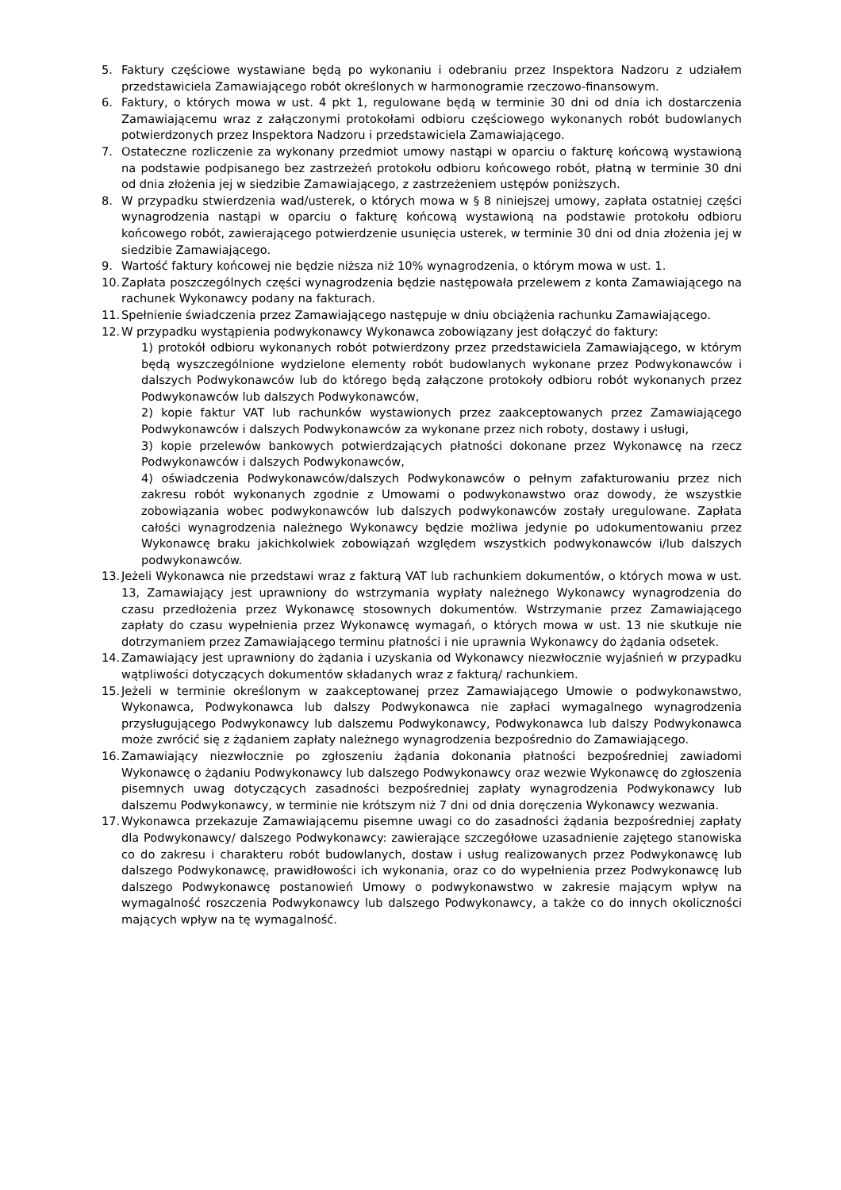5. Faktury częściowe wystawiane będą po wykonaniu i odebraniu przez Inspektora Nadzoru z udziałem przedstawiciela Zamawiającego robót określonych w harmonogramie rzeczowo-finansowym.
6. Faktury, o których mowa w ust. 4 pkt 1, regulowane będą w terminie 30 dni od dnia ich dostarczenia Zamawiającemu wraz z załączonymi protokołami odbioru częściowego wykonanych robót budowlanych potwierdzonych przez Inspektora Nadzoru i przedstawiciela Zamawiającego.
7. Ostateczne rozliczenie za wykonany przedmiot umowy nastąpi w oparciu o fakturę końcową wystawioną na podstawie podpisanego bez zastrzeżeń protokołu odbioru końcowego robót, płatną w terminie 30 dni od dnia złożenia jej w siedzibie Zamawiającego, z zastrzeżeniem ustępów poniższych.
8. W przypadku stwierdzenia wad/usterek, o których mowa w § 8 niniejszej umowy, zapłata ostatniej części wynagrodzenia nastąpi w oparciu o fakturę końcową wystawioną na podstawie protokołu odbioru końcowego robót, zawierającego potwierdzenie usunięcia usterek, w terminie 30 dni od dnia złożenia jej w siedzibie Zamawiającego.
9. Wartość faktury końcowej nie będzie niższa niż 10% wynagrodzenia, o którym mowa w ust. 1.
10.
Zapłata poszczególnych części wynagrodzenia będzie następowała przelewem z konta Zamawiającego na rachunek Wykonawcy podany na fakturach.
11.
Spełnienie świadczenia przez Zamawiającego następuje w dniu obciążenia rachunku Zamawiającego.
12.
W przypadku wystąpienia podwykonawcy Wykonawca zobowiązany jest dołączyć do faktury:
1) protokół odbioru wykonanych robót potwierdzony przez przedstawiciela Zamawiającego, w którym będą wyszczególnione wydzielone elementy robót budowlanych wykonane przez Podwykonawców i dalszych Podwykonawców lub do którego będą załączone protokoły odbioru robót wykonanych przez Podwykonawców lub dalszych Podwykonawców,
2) kopie faktur VAT lub rachunków wystawionych przez zaakceptowanych przez Zamawiającego Podwykonawców i dalszych Podwykonawców za wykonane przez nich roboty, dostawy i usługi,
3) kopie przelewów bankowych potwierdzających płatności dokonane przez Wykonawcę na rzecz Podwykonawców i dalszych Podwykonawców,
4) oświadczenia Podwykonawców/dalszych Podwykonawców o pełnym zafakturowaniu przez nich zakresu robót wykonanych zgodnie z Umowami o podwykonawstwo oraz dowody, że wszystkie zobowiązania wobec podwykonawców lub dalszych podwykonawców zostały uregulowane. Zapłata całości wynagrodzenia należnego Wykonawcy będzie możliwa jedynie po udokumentowaniu przez Wykonawcę braku jakichkolwiek zobowiązań względem wszystkich podwykonawców i/lub dalszych podwykonawców.
13.
Jeżeli Wykonawca nie przedstawi wraz z fakturą VAT lub rachunkiem dokumentów, o których mowa w ust. 13, Zamawiający jest uprawniony do wstrzymania wypłaty należnego Wykonawcy wynagrodzenia do czasu przedłożenia przez Wykonawcę stosownych dokumentów. Wstrzymanie przez Zamawiającego zapłaty do czasu wypełnienia przez Wykonawcę wymagań, o których mowa w ust. 13 nie skutkuje nie dotrzymaniem przez Zamawiającego terminu płatności i nie uprawnia Wykonawcy do żądania odsetek.
14.
Zamawiający jest uprawniony do żądania i uzyskania od Wykonawcy niezwłocznie wyjaśnień w przypadku wątpliwości dotyczących dokumentów składanych wraz z fakturą/ rachunkiem.
15.
Jeżeli w terminie określonym w zaakceptowanej przez Zamawiającego Umowie o podwykonawstwo, Wykonawca, Podwykonawca lub dalszy Podwykonawca nie zapłaci wymagalnego wynagrodzenia przysługującego Podwykonawcy lub dalszemu Podwykonawcy, Podwykonawca lub dalszy Podwykonawca może zwrócić się z żądaniem zapłaty należnego wynagrodzenia bezpośrednio do Zamawiającego.
16.
Zamawiający niezwłocznie po zgłoszeniu żądania dokonania płatności bezpośredniej zawiadomi Wykonawcę o żądaniu Podwykonawcy lub dalszego Podwykonawcy oraz wezwie Wykonawcę do zgłoszenia pisemnych uwag dotyczących zasadności bezpośredniej zapłaty wynagrodzenia Podwykonawcy lub dalszemu Podwykonawcy, w terminie nie krótszym niż 7 dni od dnia doręczenia Wykonawcy wezwania.
17.
Wykonawca przekazuje Zamawiającemu pisemne uwagi co do zasadności żądania bezpośredniej zapłaty dla Podwykonawcy/ dalszego Podwykonawcy: zawierające szczegółowe uzasadnienie zajętego stanowiska co do zakresu i charakteru robót budowlanych, dostaw i usług realizowanych przez Podwykonawcę lub dalszego Podwykonawcę, prawidłowości ich wykonania, oraz co do wypełnienia przez Podwykonawcę lub dalszego Podwykonawcę postanowień Umowy o podwykonawstwo w zakresie mającym wpływ na wymagalność roszczenia Podwykonawcy lub dalszego Podwykonawcy, a także co do innych okoliczności mających wpływ na tę wymagalność.